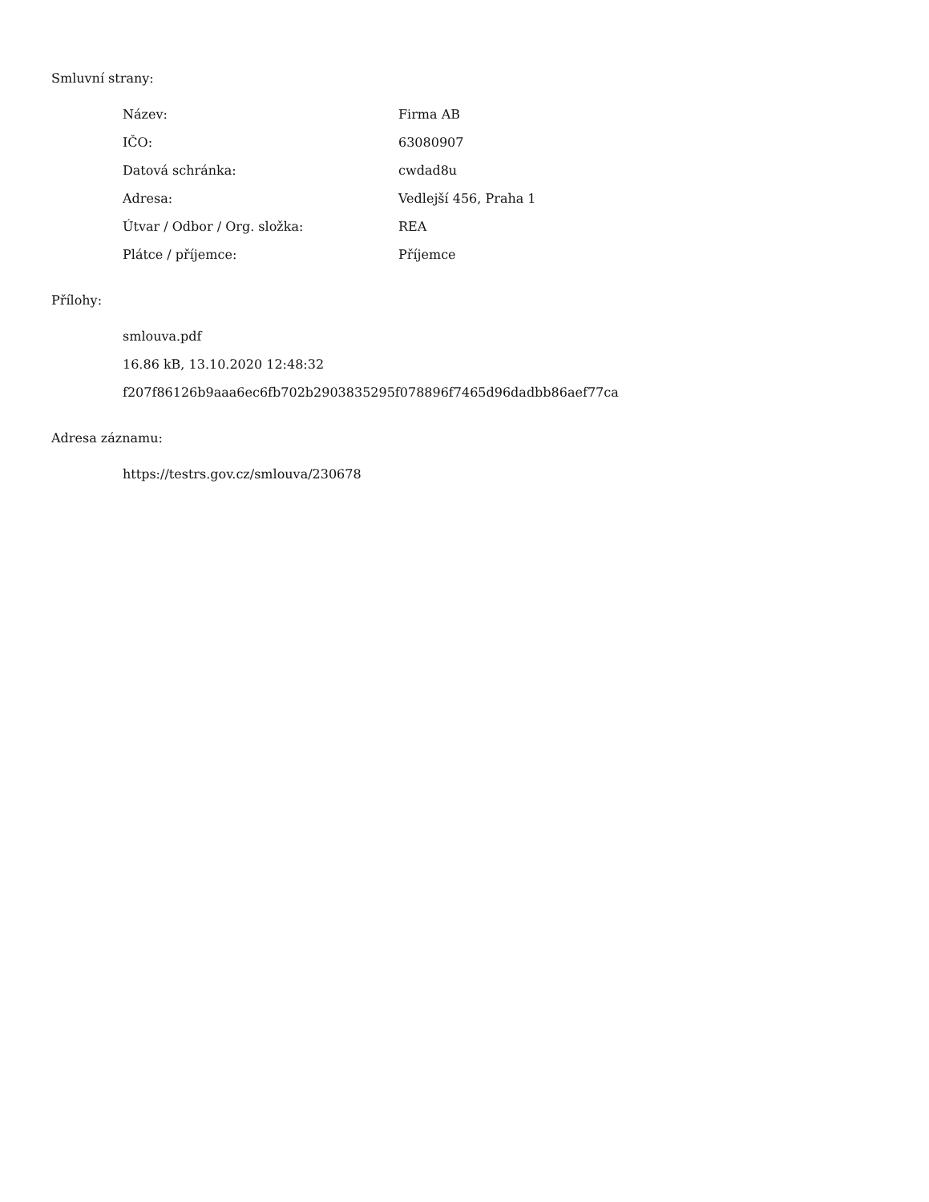Smluvní strany:
| Název: | Firma AB |
| IČO: | 63080907 |
| Datová schránka: | cwdad8u |
| Adresa: | Vedlejší 456, Praha 1 |
| Útvar / Odbor / Org. složka: | REA |
| Plátce / příjemce: | Příjemce |
Přílohy:
smlouva.pdf
16.86 kB, 13.10.2020 12:48:32
f207f86126b9aaa6ec6fb702b2903835295f078896f7465d96dadbb86aef77ca
Adresa záznamu:
https://testrs.gov.cz/smlouva/230678